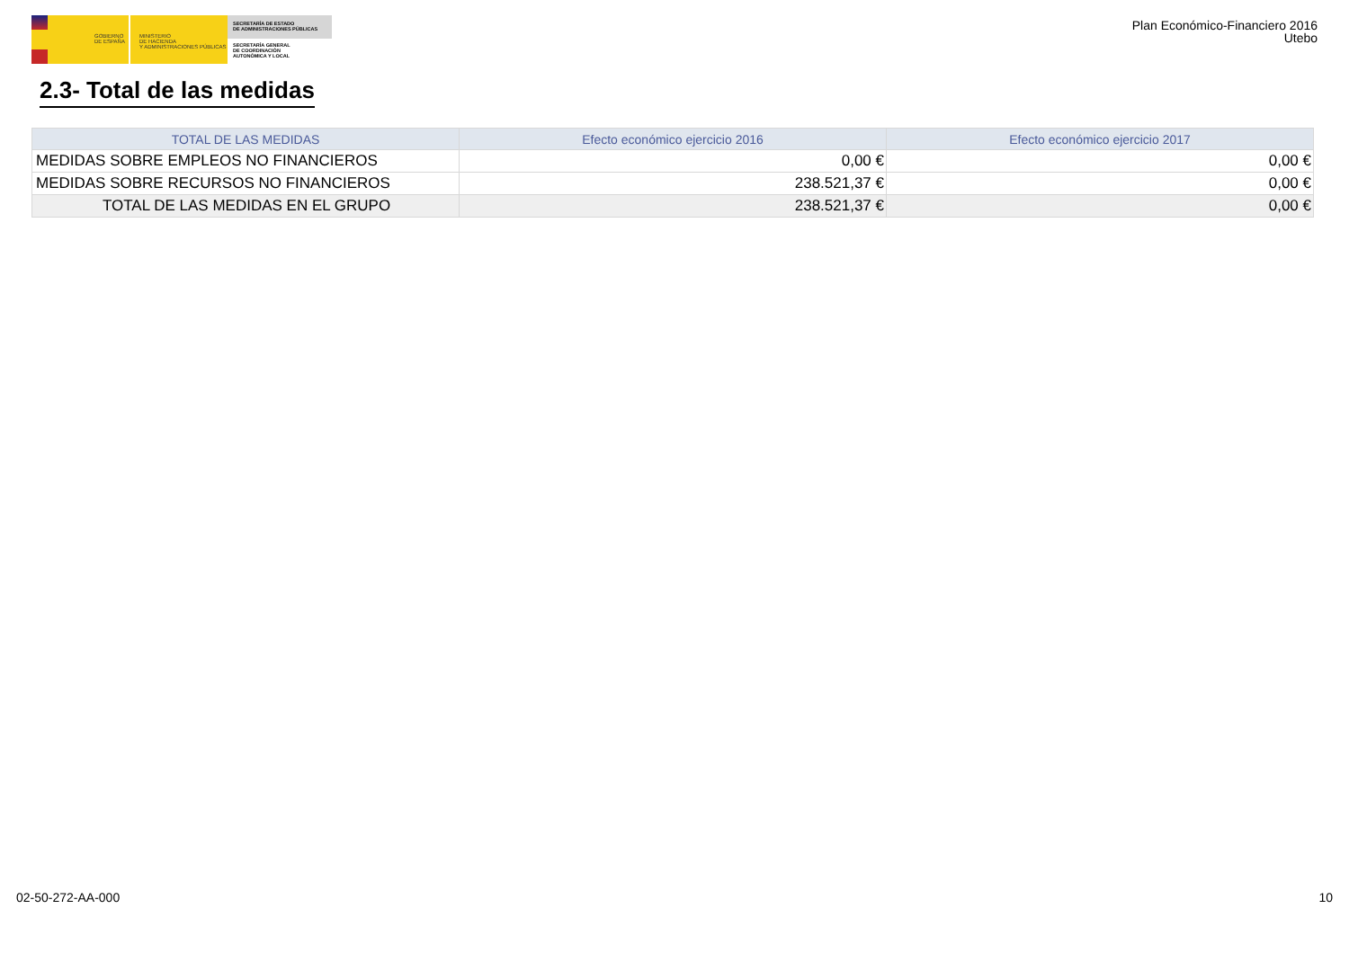GOBIERNO
DE ESPAÑA
MINISTERIO
DE HACIENDA
Y ADMINISTRACIONES PÚBLICAS
SECRETARÍA DE ESTADO
DE ADMINISTRACIONES PÚBLICAS
SECRETARÍA GENERAL
DE COORDINACIÓN
AUTONÓMICA Y LOCAL
Plan Económico-Financiero 2016
Utebo
2.3- Total de las medidas
| TOTAL DE LAS MEDIDAS | Efecto económico ejercicio 2016 | Efecto económico ejercicio 2017 |
| --- | --- | --- |
| MEDIDAS SOBRE EMPLEOS NO FINANCIEROS | 0,00 € | 0,00 € |
| MEDIDAS SOBRE RECURSOS NO FINANCIEROS | 238.521,37 € | 0,00 € |
| TOTAL DE LAS MEDIDAS EN EL GRUPO | 238.521,37 € | 0,00 € |
02-50-272-AA-000 10